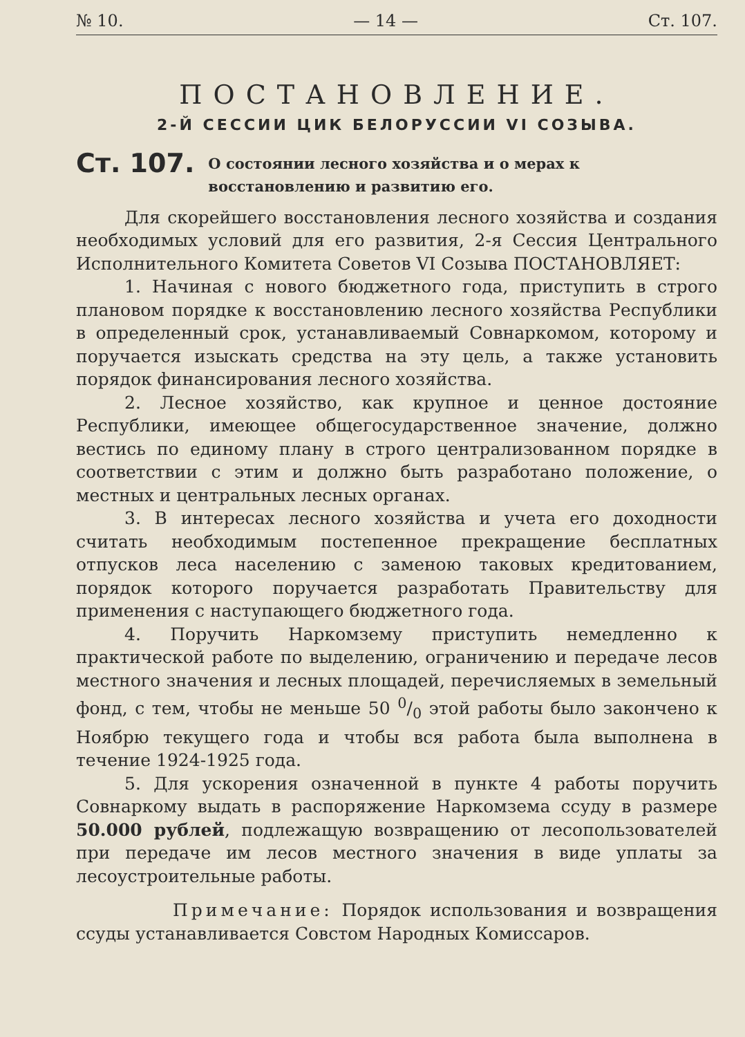№ 10. — 14 — Ст. 107.
ПОСТАНОВЛЕНИЕ.
2-Й СЕССИИ ЦИК БЕЛОРУССИИ VI СОЗЫВА.
Ст. 107. О состоянии лесного хозяйства и о мерах к восстановлению и развитию его.
Для скорейшего восстановления лесного хозяйства и создания необходимых условий для его развития, 2-я Сессия Центрального Исполнительного Комитета Советов VI Созыва ПОСТАНОВЛЯЕТ:
1. Начиная с нового бюджетного года, приступить в строго плановом порядке к восстановлению лесного хозяйства Республики в определенный срок, устанавливаемый Совнаркомом, которому и поручается изыскать средства на эту цель, а также установить порядок финансирования лесного хозяйства.
2. Лесное хозяйство, как крупное и ценное достояние Республики, имеющее общегосударственное значение, должно вестись по единому плану в строго централизованном порядке в соответствии с этим и должно быть разработано положение, о местных и центральных лесных органах.
3. В интересах лесного хозяйства и учета его доходности считать необходимым постепенное прекращение бесплатных отпусков леса населению с заменою таковых кредитованием, порядок которого поручается разработать Правительству для применения с наступающего бюджетного года.
4. Поручить Наркомзему приступить немедленно к практической работе по выделению, ограничению и передаче лесов местного значения и лесных площадей, перечисляемых в земельный фонд, с тем, чтобы не меньше 50 0/0 этой работы было закончено к Ноябрю текущего года и чтобы вся работа была выполнена в течение 1924-1925 года.
5. Для ускорения означенной в пункте 4 работы поручить Совнаркому выдать в распоряжение Наркомзема ссуду в размере 50.000 рублей, подлежащую возвращению от лесопользователей при передаче им лесов местного значения в виде уплаты за лесоустроительные работы.
Примечание: Порядок использования и возвращения ссуды устанавливается Совстом Народных Комиссаров.